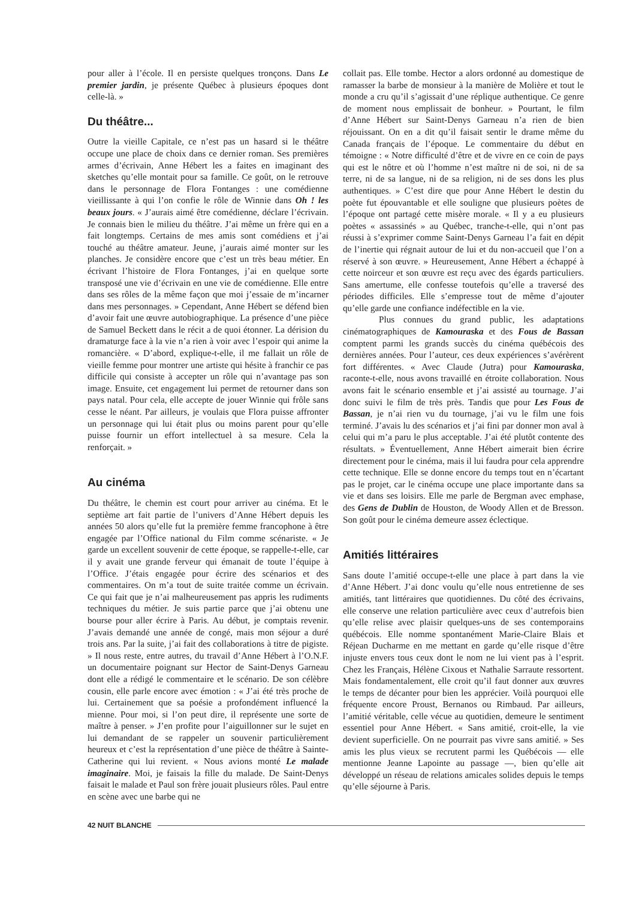pour aller à l’école. Il en persiste quelques tronçons. Dans Le premier jardin, je présente Québec à plusieurs époques dont celle-là. »
Du théâtre...
Outre la vieille Capitale, ce n’est pas un hasard si le théâtre occupe une place de choix dans ce dernier roman. Ses premières armes d’écrivain, Anne Hébert les a faites en imaginant des sketches qu’elle montait pour sa famille. Ce goût, on le retrouve dans le personnage de Flora Fontanges : une comédienne vieillissante à qui l’on confie le rôle de Winnie dans Oh ! les beaux jours. « J’aurais aimé être comédienne, déclare l’écrivain. Je connais bien le milieu du théâtre. J’ai même un frère qui en a fait longtemps. Certains de mes amis sont comédiens et j’ai touché au théâtre amateur. Jeune, j’aurais aimé monter sur les planches. Je considère encore que c’est un très beau métier. En écrivant l’histoire de Flora Fontanges, j’ai en quelque sorte transposé une vie d’écrivain en une vie de comédienne. Elle entre dans ses rôles de la même façon que moi j’essaie de m’incarner dans mes personnages. » Cependant, Anne Hébert se défend bien d’avoir fait une œuvre autobiographique. La présence d’une pièce de Samuel Beckett dans le récit a de quoi étonner. La dérision du dramaturge face à la vie n’a rien à voir avec l’espoir qui anime la romancière. « D’abord, explique-t-elle, il me fallait un rôle de vieille femme pour montrer une artiste qui hésite à franchir ce pas difficile qui consiste à accepter un rôle qui n’avantage pas son image. Ensuite, cet engagement lui permet de retourner dans son pays natal. Pour cela, elle accepte de jouer Winnie qui frôle sans cesse le néant. Par ailleurs, je voulais que Flora puisse affronter un personnage qui lui était plus ou moins parent pour qu’elle puisse fournir un effort intellectuel à sa mesure. Cela la renforçait. »
Au cinéma
Du théâtre, le chemin est court pour arriver au cinéma. Et le septième art fait partie de l’univers d’Anne Hébert depuis les années 50 alors qu’elle fut la première femme francophone à être engagée par l’Office national du Film comme scénariste. « Je garde un excellent souvenir de cette époque, se rappelle-t-elle, car il y avait une grande ferveur qui émanait de toute l’équipe à l’Office. J’étais engagée pour écrire des scénarios et des commentaires. On m’a tout de suite traitée comme un écrivain. Ce qui fait que je n’ai malheureusement pas appris les rudiments techniques du métier. Je suis partie parce que j’ai obtenu une bourse pour aller écrire à Paris. Au début, je comptais revenir. J’avais demandé une année de congé, mais mon séjour a duré trois ans. Par la suite, j’ai fait des collaborations à titre de pigiste. » Il nous reste, entre autres, du travail d’Anne Hébert à l’O.N.F. un documentaire poignant sur Hector de Saint-Denys Garneau dont elle a rédigé le commentaire et le scénario. De son célèbre cousin, elle parle encore avec émotion : « J’ai été très proche de lui. Certainement que sa poésie a profondément influencé la mienne. Pour moi, si l’on peut dire, il représente une sorte de maître à penser. » J’en profite pour l’aiguillonner sur le sujet en lui demandant de se rappeler un souvenir particulièrement heureux et c’est la représentation d’une pièce de théâtre à Sainte-Catherine qui lui revient. « Nous avions monté Le malade imaginaire. Moi, je faisais la fille du malade. De Saint-Denys faisait le malade et Paul son frère jouait plusieurs rôles. Paul entre en scène avec une barbe qui ne
collait pas. Elle tombe. Hector a alors ordonné au domestique de ramasser la barbe de monsieur à la manière de Molière et tout le monde a cru qu’il s’agissait d’une réplique authentique. Ce genre de moment nous emplissait de bonheur. » Pourtant, le film d’Anne Hébert sur Saint-Denys Garneau n’a rien de bien réjouissant. On en a dit qu’il faisait sentir le drame même du Canada français de l’époque. Le commentaire du début en témoigne : « Notre difficulté d’être et de vivre en ce coin de pays qui est le nôtre et où l’homme n’est maître ni de soi, ni de sa terre, ni de sa langue, ni de sa religion, ni de ses dons les plus authentiques. » C’est dire que pour Anne Hébert le destin du poète fut épouvantable et elle souligne que plusieurs poètes de l’époque ont partagé cette misère morale. « Il y a eu plusieurs poètes « assassinés » au Québec, tranche-t-elle, qui n’ont pas réussi à s’exprimer comme Saint-Denys Garneau l’a fait en dépit de l’inertie qui régnait autour de lui et du non-accueil que l’on a réservé à son œuvre. » Heureusement, Anne Hébert a échappé à cette noirceur et son œuvre est reçu avec des égards particuliers. Sans amertume, elle confesse toutefois qu’elle a traversé des périodes difficiles. Elle s’empresse tout de même d’ajouter qu’elle garde une confiance indéfectible en la vie.
Plus connues du grand public, les adaptations cinématographiques de Kamouraska et des Fous de Bassan comptent parmi les grands succès du cinéma québécois des dernières années. Pour l’auteur, ces deux expériences s’avérèrent fort différentes. « Avec Claude (Jutra) pour Kamouraska, raconte-t-elle, nous avons travaillé en étroite collaboration. Nous avons fait le scénario ensemble et j’ai assisté au tournage. J’ai donc suivi le film de très près. Tandis que pour Les Fous de Bassan, je n’ai rien vu du tournage, j’ai vu le film une fois terminé. J’avais lu des scénarios et j’ai fini par donner mon aval à celui qui m’a paru le plus acceptable. J’ai été plutôt contente des résultats. » Éventuellement, Anne Hébert aimerait bien écrire directement pour le cinéma, mais il lui faudra pour cela apprendre cette technique. Elle se donne encore du temps tout en n’écartant pas le projet, car le cinéma occupe une place importante dans sa vie et dans ses loisirs. Elle me parle de Bergman avec emphase, des Gens de Dublin de Houston, de Woody Allen et de Bresson. Son goût pour le cinéma demeure assez éclectique.
Amitiés littéraires
Sans doute l’amitié occupe-t-elle une place à part dans la vie d’Anne Hébert. J’ai donc voulu qu’elle nous entretienne de ses amitiés, tant littéraires que quotidiennes. Du côté des écrivains, elle conserve une relation particulière avec ceux d’autrefois bien qu’elle relise avec plaisir quelques-uns de ses contemporains québécois. Elle nomme spontanément Marie-Claire Blais et Réjean Ducharme en me mettant en garde qu’elle risque d’être injuste envers tous ceux dont le nom ne lui vient pas à l’esprit. Chez les Français, Hélène Cixous et Nathalie Sarraute ressortent. Mais fondamentalement, elle croit qu’il faut donner aux œuvres le temps de décanter pour bien les apprécier. Voilà pourquoi elle fréquente encore Proust, Bernanos ou Rimbaud. Par ailleurs, l’amitié véritable, celle vécue au quotidien, demeure le sentiment essentiel pour Anne Hébert. « Sans amitié, croit-elle, la vie devient superficielle. On ne pourrait pas vivre sans amitié. » Ses amis les plus vieux se recrutent parmi les Québécois — elle mentionne Jeanne Lapointe au passage —, bien qu’elle ait développé un réseau de relations amicales solides depuis le temps qu’elle séjourne à Paris.
42 NUIT BLANCHE